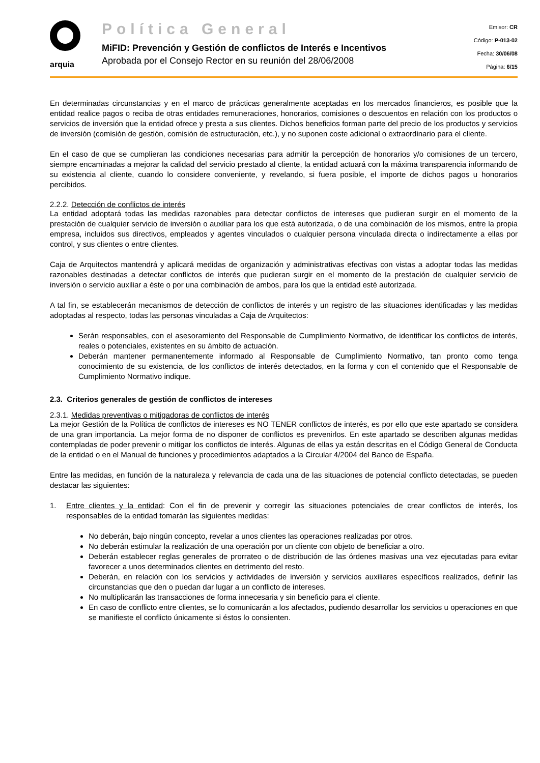arquia
Política General
MiFID: Prevención y Gestión de conflictos de Interés e Incentivos
Aprobada por el Consejo Rector en su reunión del 28/06/2008
Emisor: CR
Código: P-013-02
Fecha: 30/06/08
Página: 6/15
En determinadas circunstancias y en el marco de prácticas generalmente aceptadas en los mercados financieros, es posible que la entidad realice pagos o reciba de otras entidades remuneraciones, honorarios, comisiones o descuentos en relación con los productos o servicios de inversión que la entidad ofrece y presta a sus clientes. Dichos beneficios forman parte del precio de los productos y servicios de inversión (comisión de gestión, comisión de estructuración, etc.), y no suponen coste adicional o extraordinario para el cliente.
En el caso de que se cumplieran las condiciones necesarias para admitir la percepción de honorarios y/o comisiones de un tercero, siempre encaminadas a mejorar la calidad del servicio prestado al cliente, la entidad actuará con la máxima transparencia informando de su existencia al cliente, cuando lo considere conveniente, y revelando, si fuera posible, el importe de dichos pagos u honorarios percibidos.
2.2.2. Detección de conflictos de interés
La entidad adoptará todas las medidas razonables para detectar conflictos de intereses que pudieran surgir en el momento de la prestación de cualquier servicio de inversión o auxiliar para los que está autorizada, o de una combinación de los mismos, entre la propia empresa, incluidos sus directivos, empleados y agentes vinculados o cualquier persona vinculada directa o indirectamente a ellas por control, y sus clientes o entre clientes.
Caja de Arquitectos mantendrá y aplicará medidas de organización y administrativas efectivas con vistas a adoptar todas las medidas razonables destinadas a detectar conflictos de interés que pudieran surgir en el momento de la prestación de cualquier servicio de inversión o servicio auxiliar a éste o por una combinación de ambos, para los que la entidad esté autorizada.
A tal fin, se establecerán mecanismos de detección de conflictos de interés y un registro de las situaciones identificadas y las medidas adoptadas al respecto, todas las personas vinculadas a Caja de Arquitectos:
Serán responsables, con el asesoramiento del Responsable de Cumplimiento Normativo, de identificar los conflictos de interés, reales o potenciales, existentes en su ámbito de actuación.
Deberán mantener permanentemente informado al Responsable de Cumplimiento Normativo, tan pronto como tenga conocimiento de su existencia, de los conflictos de interés detectados, en la forma y con el contenido que el Responsable de Cumplimiento Normativo indique.
2.3. Criterios generales de gestión de conflictos de intereses
2.3.1. Medidas preventivas o mitigadoras de conflictos de interés
La mejor Gestión de la Política de conflictos de intereses es NO TENER conflictos de interés, es por ello que este apartado se considera de una gran importancia. La mejor forma de no disponer de conflictos es prevenirlos. En este apartado se describen algunas medidas contempladas de poder prevenir o mitigar los conflictos de interés. Algunas de ellas ya están descritas en el Código General de Conducta de la entidad o en el Manual de funciones y procedimientos adaptados a la Circular 4/2004 del Banco de España.
Entre las medidas, en función de la naturaleza y relevancia de cada una de las situaciones de potencial conflicto detectadas, se pueden destacar las siguientes:
1.
Entre clientes y la entidad: Con el fin de prevenir y corregir las situaciones potenciales de crear conflictos de interés, los responsables de la entidad tomarán las siguientes medidas:
No deberán, bajo ningún concepto, revelar a unos clientes las operaciones realizadas por otros.
No deberán estimular la realización de una operación por un cliente con objeto de beneficiar a otro.
Deberán establecer reglas generales de prorrateo o de distribución de las órdenes masivas una vez ejecutadas para evitar favorecer a unos determinados clientes en detrimento del resto.
Deberán, en relación con los servicios y actividades de inversión y servicios auxiliares específicos realizados, definir las circunstancias que den o puedan dar lugar a un conflicto de intereses.
No multiplicarán las transacciones de forma innecesaria y sin beneficio para el cliente.
En caso de conflicto entre clientes, se lo comunicarán a los afectados, pudiendo desarrollar los servicios u operaciones en que se manifieste el conflicto únicamente si éstos lo consienten.